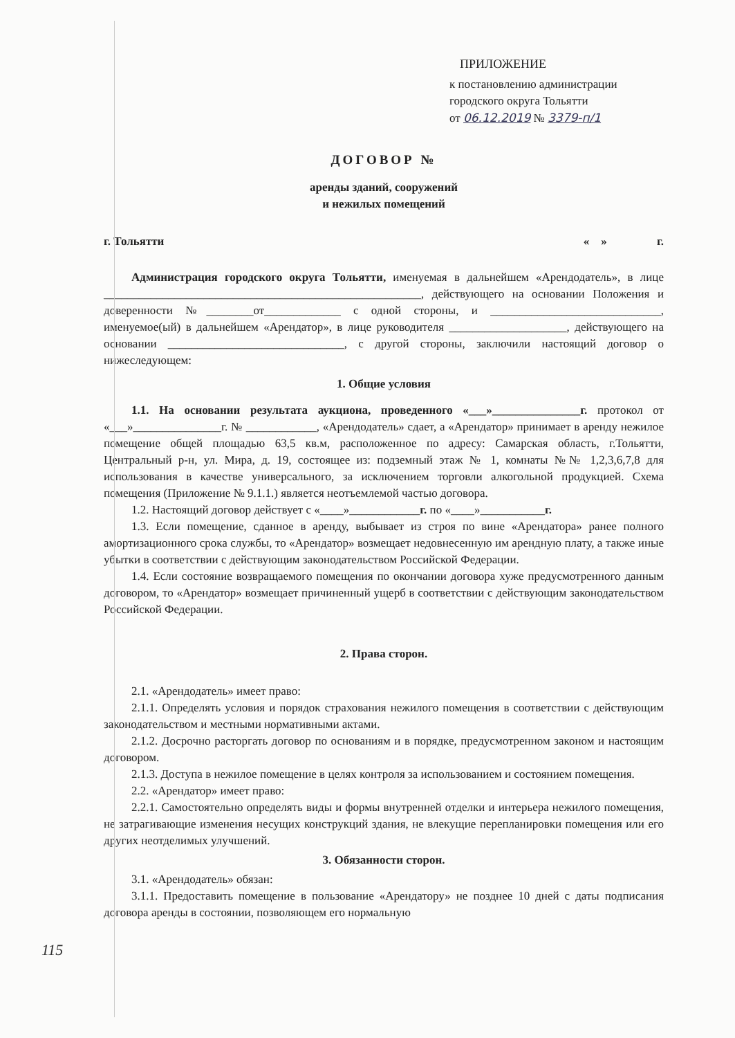ПРИЛОЖЕНИЕ
к постановлению администрации
городского округа Тольятти
от 06.12.2019 № 3379-п/1
ДОГОВОР №
аренды зданий, сооружений
и нежилых помещений
г. Тольятти « » г.
Администрация городского округа Тольятти, именуемая в дальнейшем «Арендодатель», в лице ______________________________________________________, действующего на основании Положения и доверенности №________от_____________ с одной стороны, и _____________________________, именуемое(ый) в дальнейшем «Арендатор», в лице руководителя ____________________, действующего на основании ______________________________, с другой стороны, заключили настоящий договор о нижеследующем:
1. Общие условия
1.1. На основании результата аукциона, проведенного «___»_______________г. протокол от «___»_______________г. № ____________, «Арендодатель» сдает, а «Арендатор» принимает в аренду нежилое помещение общей площадью 63,5 кв.м, расположенное по адресу: Самарская область, г.Тольятти, Центральный р-н, ул. Мира, д. 19, состоящее из: подземный этаж № 1, комнаты №№ 1,2,3,6,7,8 для использования в качестве универсального, за исключением торговли алкогольной продукцией. Схема помещения (Приложение № 9.1.1.) является неотъемлемой частью договора.
1.2. Настоящий договор действует с «____»____________г. по «____»___________г.
1.3. Если помещение, сданное в аренду, выбывает из строя по вине «Арендатора» ранее полного амортизационного срока службы, то «Арендатор» возмещает недовнесенную им арендную плату, а также иные убытки в соответствии с действующим законодательством Российской Федерации.
1.4. Если состояние возвращаемого помещения по окончании договора хуже предусмотренного данным договором, то «Арендатор» возмещает причиненный ущерб в соответствии с действующим законодательством Российской Федерации.
2. Права сторон.
2.1. «Арендодатель» имеет право:
2.1.1. Определять условия и порядок страхования нежилого помещения в соответствии с действующим законодательством и местными нормативными актами.
2.1.2. Досрочно расторгать договор по основаниям и в порядке, предусмотренном законом и настоящим договором.
2.1.3. Доступа в нежилое помещение в целях контроля за использованием и состоянием помещения.
2.2. «Арендатор» имеет право:
2.2.1. Самостоятельно определять виды и формы внутренней отделки и интерьера нежилого помещения, не затрагивающие изменения несущих конструкций здания, не влекущие перепланировки помещения или его других неотделимых улучшений.
3. Обязанности сторон.
3.1. «Арендодатель» обязан:
3.1.1. Предоставить помещение в пользование «Арендатору» не позднее 10 дней с даты подписания договора аренды в состоянии, позволяющем его нормальную
115